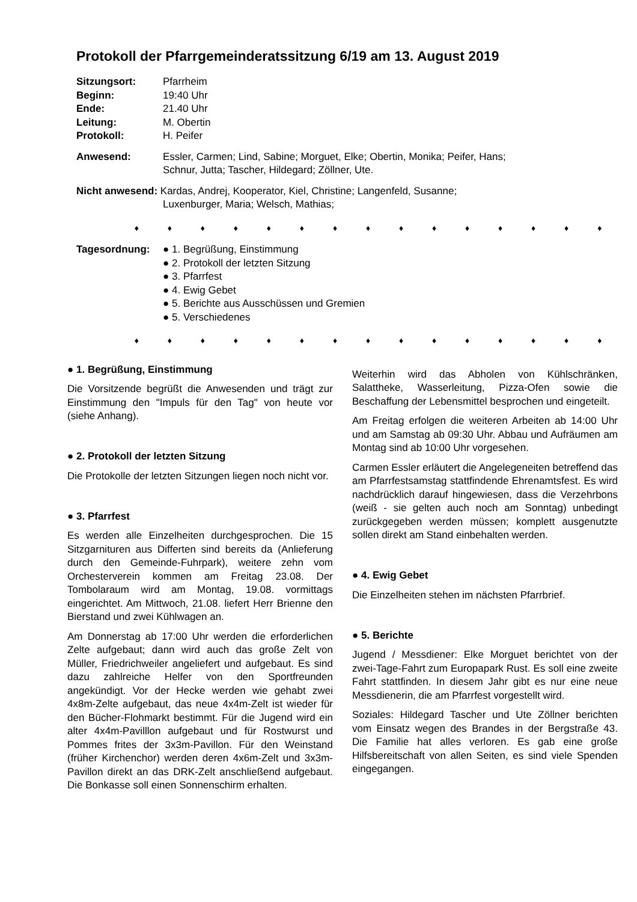Protokoll der Pfarrgemeinderatssitzung 6/19 am 13. August 2019
Sitzungsort: Pfarrheim
Beginn: 19:40 Uhr
Ende: 21.40 Uhr
Leitung: M. Obertin
Protokoll: H. Peifer
Anwesend: Essler, Carmen; Lind, Sabine; Morguet, Elke; Obertin, Monika; Peifer, Hans;
Schnur, Jutta; Tascher, Hildegard; Zöllner, Ute.
Nicht anwesend: Kardas, Andrej, Kooperator, Kiel, Christine; Langenfeld, Susanne;
Luxenburger, Maria; Welsch, Mathias;
♦ ♦ ♦ ♦ ♦ ♦ ♦ ♦ ♦ ♦ ♦ ♦ ♦ ♦ ♦
Tagesordnung: ● 1. Begrüßung, Einstimmung
● 2. Protokoll der letzten Sitzung
● 3. Pfarrfest
● 4. Ewig Gebet
● 5. Berichte aus Ausschüssen und Gremien
● 5. Verschiedenes
♦ ♦ ♦ ♦ ♦ ♦ ♦ ♦ ♦ ♦ ♦ ♦ ♦ ♦ ♦
● 1. Begrüßung, Einstimmung
Die Vorsitzende begrüßt die Anwesenden und trägt zur Einstimmung den "Impuls für den Tag" von heute vor (siehe Anhang).
● 2. Protokoll der letzten Sitzung
Die Protokolle der letzten Sitzungen liegen noch nicht vor.
● 3. Pfarrfest
Es werden alle Einzelheiten durchgesprochen. Die 15 Sitzgarnituren aus Differten sind bereits da (Anlieferung durch den Gemeinde-Fuhrpark), weitere zehn vom Orchesterverein kommen am Freitag 23.08. Der Tombolaraum wird am Montag, 19.08. vormittags eingerichtet. Am Mittwoch, 21.08. liefert Herr Brienne den Bierstand und zwei Kühlwagen an.
Am Donnerstag ab 17:00 Uhr werden die erforderlichen Zelte aufgebaut; dann wird auch das große Zelt von Müller, Friedrichweiler angeliefert und aufgebaut. Es sind dazu zahlreiche Helfer von den Sportfreunden angekündigt. Vor der Hecke werden wie gehabt zwei 4x8m-Zelte aufgebaut, das neue 4x4m-Zelt ist wieder für den Bücher-Flohmarkt bestimmt. Für die Jugend wird ein alter 4x4m-Pavilllon aufgebaut und für Rostwurst und Pommes frites der 3x3m-Pavillon. Für den Weinstand (früher Kirchenchor) werden deren 4x6m-Zelt und 3x3m-Pavillon direkt an das DRK-Zelt anschließend aufgebaut. Die Bonkasse soll einen Sonnenschirm erhalten.
Weiterhin wird das Abholen von Kühlschränken, Salattheke, Wasserleitung, Pizza-Ofen sowie die Beschaffung der Lebensmittel besprochen und eingeteilt.
Am Freitag erfolgen die weiteren Arbeiten ab 14:00 Uhr und am Samstag ab 09:30 Uhr. Abbau und Aufräumen am Montag sind ab 10:00 Uhr vorgesehen.
Carmen Essler erläutert die Angelegeneiten betreffend das am Pfarrfestsamstag stattfindende Ehrenamtsfest. Es wird nachdrücklich darauf hingewiesen, dass die Verzehrbons (weiß - sie gelten auch noch am Sonntag) unbedingt zurückgegeben werden müssen; komplett ausgenutzte sollen direkt am Stand einbehalten werden.
● 4. Ewig Gebet
Die Einzelheiten stehen im nächsten Pfarrbrief.
● 5. Berichte
Jugend / Messdiener: Elke Morguet berichtet von der zwei-Tage-Fahrt zum Europapark Rust. Es soll eine zweite Fahrt stattfinden. In diesem Jahr gibt es nur eine neue Messdienerin, die am Pfarrfest vorgestellt wird.
Soziales: Hildegard Tascher und Ute Zöllner berichten vom Einsatz wegen des Brandes in der Bergstraße 43. Die Familie hat alles verloren. Es gab eine große Hilfsbereitschaft von allen Seiten, es sind viele Spenden eingegangen.